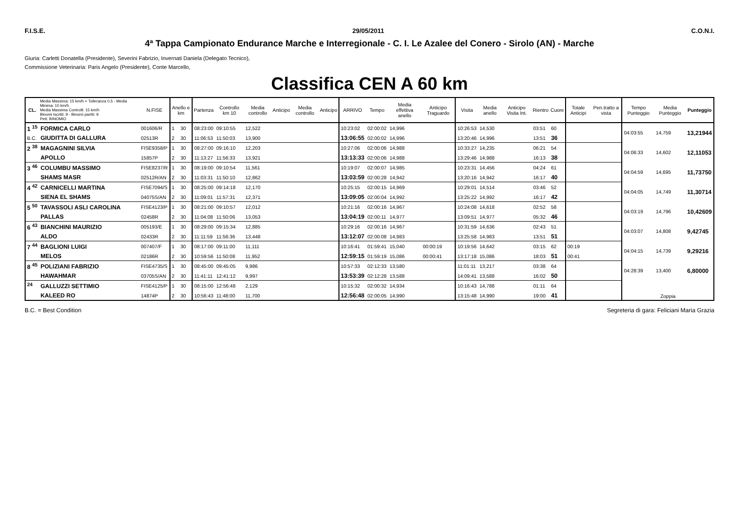F.I.S.E. 29/05/2011 C.O.N.I.
4ª Tappa Campionato Endurance Marche e Interregionale - C. I. Le Azalee del Conero - Sirolo (AN) - Marche
Giuria: Carletti Donatella (Presidente), Severini Fabrizio, Invernati Daniela (Delegato Tecnico),
Commissione Veterinaria: Paris Angelo (Presidente), Conte Marcello,
Classifica CEN A 60 km
| CL. | Media Massima: 15 km/h + Tolleranza 0,5 - Media Minima: 10 km/h Media Massima Controlli: 15 km/h Binomi Iscritti: 9 - Binomi partiti: 9 Pett. BINOMIO | N.FISE | Anello e km | | Partenza | Controllo km 10 | Media controllo | Anticipo | Media controllo | Anticipo | ARRIVO | Tempo | Media effettiva anello | Anticipo Traguardo | Visita | Media anello | Anticipo Visita Int. | Rientro | Cuore | Totale Anticipi | Pen.tratto a vista | Tempo Punteggio | Media Punteggio | Punteggio |
| --- | --- | --- | --- | --- | --- | --- | --- | --- | --- | --- | --- | --- | --- | --- | --- | --- | --- | --- | --- | --- | --- | --- | --- | --- |
| 1 <sup>15</sup> | FORMICA CARLO | 001606/R | 1 | 30 | 08:23:00 | 09:10:55 | 12,522 | | | | 10:23:02 | 02:00:02 | 14,996 | | 10:26:53 | 14,530 | | 03:51 | 60 | | | 04:03:55 | 14,759 | 13,21944 |
| B.C. | GIUDITTA DI GALLURA | 02513R | 2 | 30 | 11:06:53 | 11:50:03 | 13,900 | | | | 13:06:55 | 02:00:02 | 14,996 | | 13:20:46 | 14,996 | | 13:51 | 36 | | | | | |
| 2 <sup>38</sup> | MAGAGNINI SILVIA | FISE9358/P | 1 | 30 | 08:27:00 | 09:16:10 | 12,203 | | | | 10:27:06 | 02:00:06 | 14,988 | | 10:33:27 | 14,235 | | 06:21 | 54 | | | 04:06:33 | 14,602 | 12,11053 |
| | APOLLO | 15857P | 2 | 30 | 11:13:27 | 11:56:33 | 13,921 | | | | 13:13:33 | 02:00:06 | 14,988 | | 13:29:46 | 14,988 | | 16:13 | 38 | | | | | |
| 3 <sup>46</sup> | COLUMBU MASSIMO | FISE8237/R | 1 | 30 | 08:19:00 | 09:10:54 | 11,561 | | | | 10:19:07 | 02:00:07 | 14,985 | | 10:23:31 | 14,456 | | 04:24 | 61 | | | 04:04:59 | 14,695 | 11,73750 |
| | SHAMS MASR | 02512R/AN | 2 | 30 | 11:03:31 | 11:50:10 | 12,862 | | | | 13:03:59 | 02:00:28 | 14,942 | | 13:20:16 | 14,942 | | 16:17 | 40 | | | | | |
| 4 <sup>42</sup> | CARNICELLI MARTINA | FISE7094/S | 1 | 30 | 08:25:00 | 09:14:18 | 12,170 | | | | 10:25:15 | 02:00:15 | 14,969 | | 10:29:01 | 14,514 | | 03:46 | 52 | | | 04:04:05 | 14,749 | 11,30714 |
| | SIENA EL SHAMS | 04075S/AN | 2 | 30 | 11:09:01 | 11:57:31 | 12,371 | | | | 13:09:05 | 02:00:04 | 14,992 | | 13:25:22 | 14,992 | | 16:17 | 42 | | | | | |
| 5 <sup>50</sup> | TAVASSOLI ASLI CAROLINA | FISE4123/P | 1 | 30 | 08:21:00 | 09:10:57 | 12,012 | | | | 10:21:16 | 02:00:16 | 14,967 | | 10:24:08 | 14,618 | | 02:52 | 58 | | | 04:03:19 | 14,796 | 10,42609 |
| | PALLAS | 02458R | 2 | 30 | 11:04:08 | 11:50:06 | 13,053 | | | | 13:04:19 | 02:00:11 | 14,977 | | 13:09:51 | 14,977 | | 05:32 | 46 | | | | | |
| 6 <sup>43</sup> | BIANCHINI MAURIZIO | 005193/E | 1 | 30 | 08:29:00 | 09:15:34 | 12,885 | | | | 10:29:16 | 02:00:16 | 14,967 | | 10:31:59 | 14,636 | | 02:43 | 51 | | | 04:03:07 | 14,808 | 9,42745 |
| | ALDO | 02433R | 2 | 30 | 11:11:59 | 11:56:36 | 13,448 | | | | 13:12:07 | 02:00:08 | 14,983 | | 13:25:58 | 14,983 | | 13:51 | 51 | | | | | |
| 7 <sup>44</sup> | BAGLIONI LUIGI | 007407/F | 1 | 30 | 08:17:00 | 09:11:00 | 11,111 | | | | 10:16:41 | 01:59:41 | 15,040 | 00:00:19 | 10:19:56 | 14,642 | | 03:15 | 62 | 00:19 | | 04:04:15 | 14,739 | 9,29216 |
| | MELOS | 02186R | 2 | 30 | 10:59:56 | 11:50:08 | 11,952 | | | | 12:59:15 | 01:59:19 | 15,086 | 00:00:41 | 13:17:18 | 15,086 | | 18:03 | 51 | 00:41 | | | | |
| 8 <sup>45</sup> | POLIZIANI FABRIZIO | FISE4735/S | 1 | 30 | 08:45:00 | 09:45:05 | 9,986 | | | | 10:57:33 | 02:12:33 | 13,580 | | 11:01:11 | 13,217 | | 03:38 | 64 | | | 04:28:39 | 13,400 | 6,80000 |
| | HAWAHMAR | 03705S/AN | 2 | 30 | 11:41:11 | 12:41:12 | 9,997 | | | | 13:53:39 | 02:12:28 | 13,588 | | 14:09:41 | 13,588 | | 16:02 | 50 | | | | | |
| <sup>24</sup> | GALLUZZI SETTIMIO | FISE4125/P | 1 | 30 | 08:15:00 | 12:56:48 | 2,129 | | | | 10:15:32 | 02:00:32 | 14,934 | | 10:16:43 | 14,788 | | 01:11 | 64 | | | Zoppia | | |
| | KALEED RO | 14874P | 2 | 30 | 10:56:43 | 11:48:00 | 11,700 | | | | 12:56:48 | 02:00:05 | 14,990 | | 13:15:48 | 14,990 | | 19:00 | 41 | | | | | |
B.C. = Best Condition Segreteria di gara: Feliciani Maria Grazia